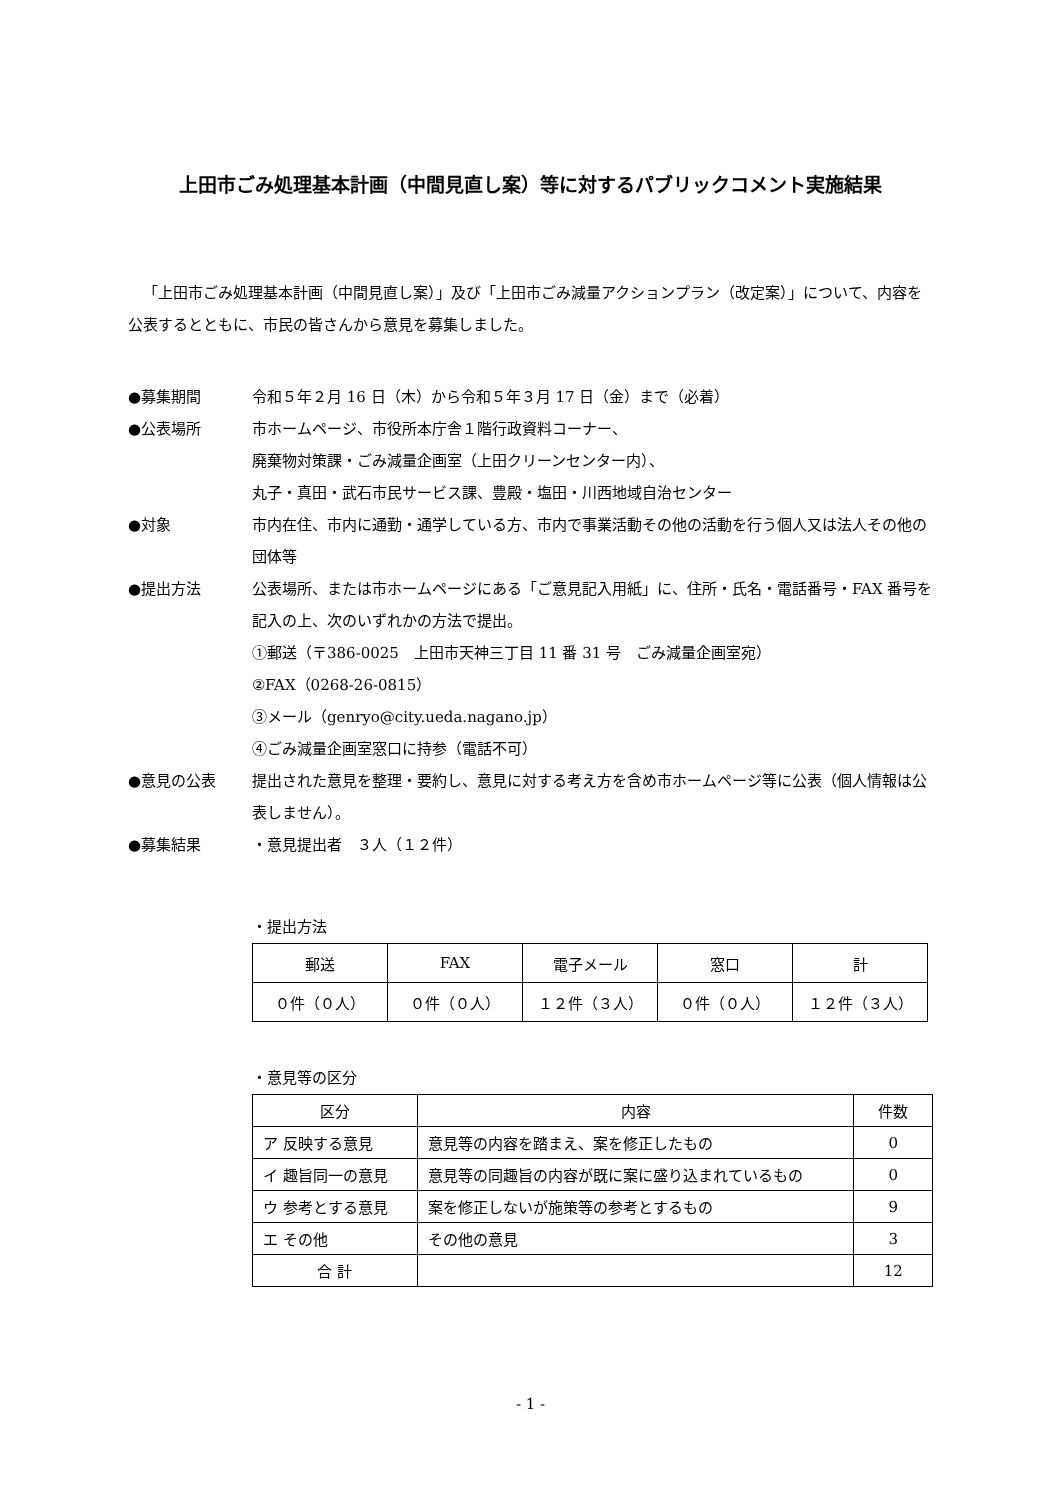上田市ごみ処理基本計画（中間見直し案）等に対するパブリックコメント実施結果
「上田市ごみ処理基本計画（中間見直し案）」及び「上田市ごみ減量アクションプラン（改定案）」について、内容を公表するとともに、市民の皆さんから意見を募集しました。
●募集期間 令和５年２月 16 日（木）から令和５年３月 17 日（金）まで（必着）
●公表場所 市ホームページ、市役所本庁舎１階行政資料コーナー、
廃棄物対策課・ごみ減量企画室（上田クリーンセンター内）、
丸子・真田・武石市民サービス課、豊殿・塩田・川西地域自治センター
●対象 市内在住、市内に通勤・通学している方、市内で事業活動その他の活動を行う個人又は法人その他の団体等
●提出方法 公表場所、または市ホームページにある「ご意見記入用紙」に、住所・氏名・電話番号・FAX 番号を記入の上、次のいずれかの方法で提出。
①郵送（〒386-0025　上田市天神三丁目 11 番 31 号　ごみ減量企画室宛）
②FAX（0268-26-0815）
③メール（genryo@city.ueda.nagano.jp）
④ごみ減量企画室窓口に持参（電話不可）
●意見の公表 提出された意見を整理・要約し、意見に対する考え方を含め市ホームページ等に公表（個人情報は公表しません）。
●募集結果 ・意見提出者　３人（１２件）
・提出方法
| 郵送 | FAX | 電子メール | 窓口 | 計 |
| --- | --- | --- | --- | --- |
| ０件（０人） | ０件（０人） | １２件（３人） | ０件（０人） | １２件（３人） |
・意見等の区分
| 区分 | 内容 | 件数 |
| --- | --- | --- |
| ア 反映する意見 | 意見等の内容を踏まえ、案を修正したもの | 0 |
| イ 趣旨同一の意見 | 意見等の同趣旨の内容が既に案に盛り込まれているもの | 0 |
| ウ 参考とする意見 | 案を修正しないが施策等の参考とするもの | 9 |
| エ その他 | その他の意見 | 3 |
| 合 計 | | 12 |
- 1 -